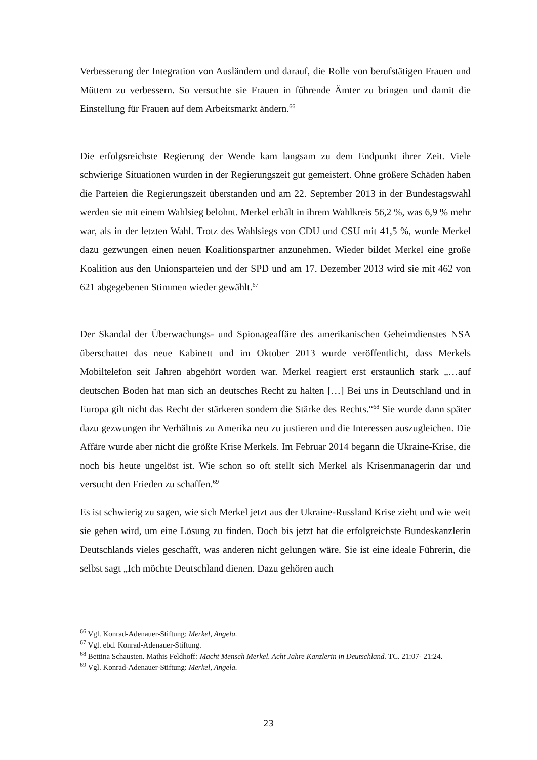Verbesserung der Integration von Ausländern und darauf, die Rolle von berufstätigen Frauen und Müttern zu verbessern. So versuchte sie Frauen in führende Ämter zu bringen und damit die Einstellung für Frauen auf dem Arbeitsmarkt ändern.<sup>66</sup>
Die erfolgsreichste Regierung der Wende kam langsam zu dem Endpunkt ihrer Zeit. Viele schwierige Situationen wurden in der Regierungszeit gut gemeistert. Ohne größere Schäden haben die Parteien die Regierungszeit überstanden und am 22. September 2013 in der Bundestagswahl werden sie mit einem Wahlsieg belohnt. Merkel erhält in ihrem Wahlkreis 56,2 %, was 6,9 % mehr war, als in der letzten Wahl. Trotz des Wahlsiegs von CDU und CSU mit 41,5 %, wurde Merkel dazu gezwungen einen neuen Koalitionspartner anzunehmen. Wieder bildet Merkel eine große Koalition aus den Unionsparteien und der SPD und am 17. Dezember 2013 wird sie mit 462 von 621 abgegebenen Stimmen wieder gewählt.<sup>67</sup>
Der Skandal der Überwachungs- und Spionageaffäre des amerikanischen Geheimdienstes NSA überschattet das neue Kabinett und im Oktober 2013 wurde veröffentlicht, dass Merkels Mobiltelefon seit Jahren abgehört worden war. Merkel reagiert erst erstaunlich stark „…auf deutschen Boden hat man sich an deutsches Recht zu halten […] Bei uns in Deutschland und in Europa gilt nicht das Recht der stärkeren sondern die Stärke des Rechts.“<sup>68</sup> Sie wurde dann später dazu gezwungen ihr Verhältnis zu Amerika neu zu justieren und die Interessen auszugleichen. Die Affäre wurde aber nicht die größte Krise Merkels. Im Februar 2014 begann die Ukraine-Krise, die noch bis heute ungelöst ist. Wie schon so oft stellt sich Merkel als Krisenmanagerin dar und versucht den Frieden zu schaffen.<sup>69</sup>
Es ist schwierig zu sagen, wie sich Merkel jetzt aus der Ukraine-Russland Krise zieht und wie weit sie gehen wird, um eine Lösung zu finden. Doch bis jetzt hat die erfolgreichste Bundeskanzlerin Deutschlands vieles geschafft, was anderen nicht gelungen wäre. Sie ist eine ideale Führerin, die selbst sagt „Ich möchte Deutschland dienen. Dazu gehören auch
<sup>66</sup> Vgl. Konrad-Adenauer-Stiftung: Merkel, Angela.
<sup>67</sup> Vgl. ebd. Konrad-Adenauer-Stiftung.
<sup>68</sup> Bettina Schausten. Mathis Feldhoff: Macht Mensch Merkel. Acht Jahre Kanzlerin in Deutschland. TC. 21:07- 21:24.
<sup>69</sup> Vgl. Konrad-Adenauer-Stiftung: Merkel, Angela.
23